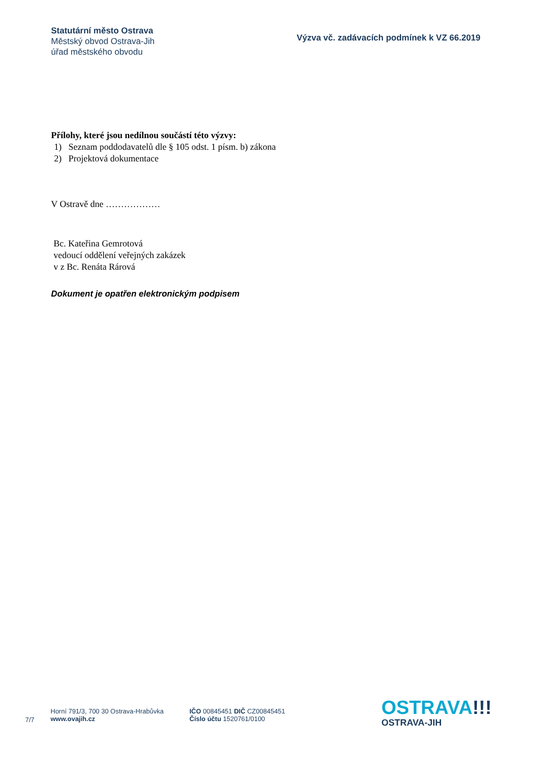Statutární město Ostrava
Městský obvod Ostrava-Jih
úřad městského obvodu
Výzva vč. zadávacích podmínek k VZ 66.2019
Přílohy, které jsou nedílnou součástí této výzvy:
1) Seznam poddodavatelů dle § 105 odst. 1 písm. b) zákona
2) Projektová dokumentace
V Ostravě dne ………………
Bc. Kateřina Gemrotová
vedoucí oddělení veřejných zakázek
v z Bc. Renáta Rárová
Dokument je opatřen elektronickým podpisem
7/7
Horní 791/3, 700 30 Ostrava-Hrabůvka
www.ovajih.cz
IČO 00845451 DIČ CZ00845451
Číslo účtu 1520761/0100
OSTRAVA!!!
OSTRAVA-JIH